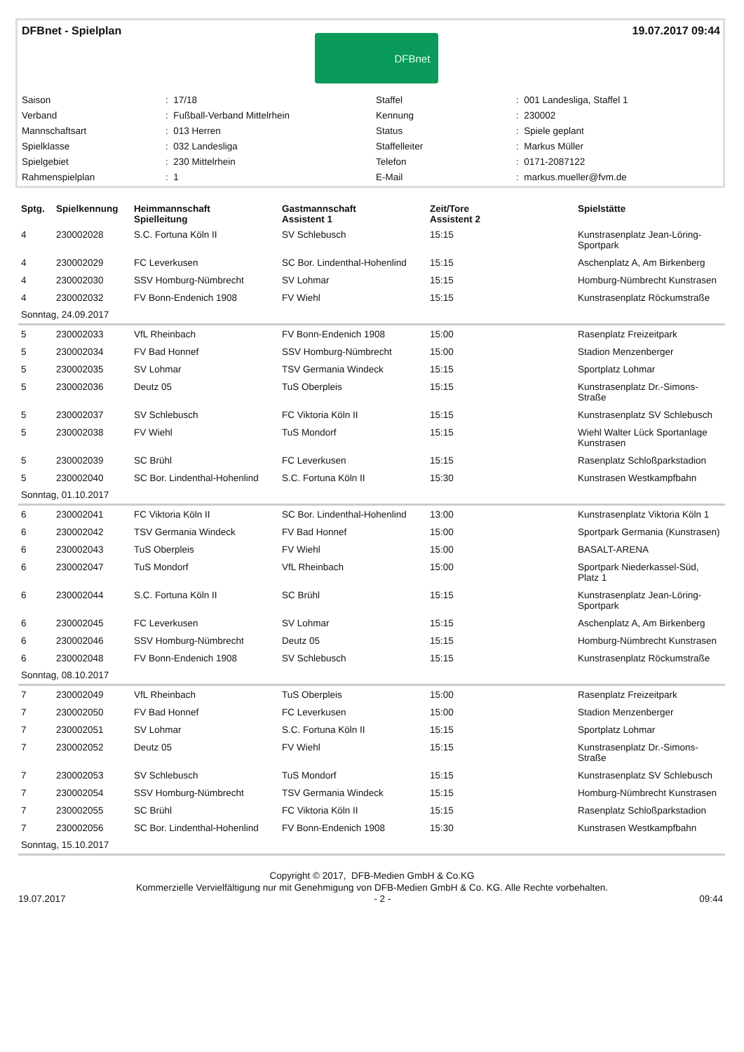DFBnet - Spielplan
DFBnet
19.07.2017 09:44
| Saison | : 17/18 | Staffel | : 001 Landesliga, Staffel 1 |
| Verband | : Fußball-Verband Mittelrhein | Kennung | : 230002 |
| Mannschaftsart | : 013 Herren | Status | : Spiele geplant |
| Spielklasse | : 032 Landesliga | Staffelleiter | : Markus Müller |
| Spielgebiet | : 230 Mittelrhein | Telefon | : 0171-2087122 |
| Rahmenspielplan | : 1 | E-Mail | : markus.mueller@fvm.de |
| Sptg. | Spielkennung | Heimmannschaft Spielleitung | Gastmannschaft Assistent 1 | Zeit/Tore Assistent 2 | Spielstätte |
| --- | --- | --- | --- | --- | --- |
| 4 | 230002028 | S.C. Fortuna Köln II | SV Schlebusch | 15:15 | Kunstrasenplatz Jean-Löring-Sportpark |
| 4 | 230002029 | FC Leverkusen | SC Bor. Lindenthal-Hohenlind | 15:15 | Aschenplatz A, Am Birkenberg |
| 4 | 230002030 | SSV Homburg-Nümbrecht | SV Lohmar | 15:15 | Homburg-Nümbrecht Kunstrasen |
| 4 | 230002032 | FV Bonn-Endenich 1908 | FV Wiehl | 15:15 | Kunstrasenplatz Röckumstraße |
| Sonntag, 24.09.2017 | | | | | |
| 5 | 230002033 | VfL Rheinbach | FV Bonn-Endenich 1908 | 15:00 | Rasenplatz Freizeitpark |
| 5 | 230002034 | FV Bad Honnef | SSV Homburg-Nümbrecht | 15:00 | Stadion Menzenberger |
| 5 | 230002035 | SV Lohmar | TSV Germania Windeck | 15:15 | Sportplatz Lohmar |
| 5 | 230002036 | Deutz 05 | TuS Oberpleis | 15:15 | Kunstrasenplatz Dr.-Simons-Straße |
| 5 | 230002037 | SV Schlebusch | FC Viktoria Köln II | 15:15 | Kunstrasenplatz SV Schlebusch |
| 5 | 230002038 | FV Wiehl | TuS Mondorf | 15:15 | Wiehl Walter Lück Sportanlage Kunstrasen |
| 5 | 230002039 | SC Brühl | FC Leverkusen | 15:15 | Rasenplatz Schloßparkstadion |
| 5 | 230002040 | SC Bor. Lindenthal-Hohenlind | S.C. Fortuna Köln II | 15:30 | Kunstrasen Westkampfbahn |
| Sonntag, 01.10.2017 | | | | | |
| 6 | 230002041 | FC Viktoria Köln II | SC Bor. Lindenthal-Hohenlind | 13:00 | Kunstrasenplatz Viktoria Köln 1 |
| 6 | 230002042 | TSV Germania Windeck | FV Bad Honnef | 15:00 | Sportpark Germania (Kunstrasen) |
| 6 | 230002043 | TuS Oberpleis | FV Wiehl | 15:00 | BASALT-ARENA |
| 6 | 230002047 | TuS Mondorf | VfL Rheinbach | 15:00 | Sportpark Niederkassel-Süd, Platz 1 |
| 6 | 230002044 | S.C. Fortuna Köln II | SC Brühl | 15:15 | Kunstrasenplatz Jean-Löring-Sportpark |
| 6 | 230002045 | FC Leverkusen | SV Lohmar | 15:15 | Aschenplatz A, Am Birkenberg |
| 6 | 230002046 | SSV Homburg-Nümbrecht | Deutz 05 | 15:15 | Homburg-Nümbrecht Kunstrasen |
| 6 | 230002048 | FV Bonn-Endenich 1908 | SV Schlebusch | 15:15 | Kunstrasenplatz Röckumstraße |
| Sonntag, 08.10.2017 | | | | | |
| 7 | 230002049 | VfL Rheinbach | TuS Oberpleis | 15:00 | Rasenplatz Freizeitpark |
| 7 | 230002050 | FV Bad Honnef | FC Leverkusen | 15:00 | Stadion Menzenberger |
| 7 | 230002051 | SV Lohmar | S.C. Fortuna Köln II | 15:15 | Sportplatz Lohmar |
| 7 | 230002052 | Deutz 05 | FV Wiehl | 15:15 | Kunstrasenplatz Dr.-Simons-Straße |
| 7 | 230002053 | SV Schlebusch | TuS Mondorf | 15:15 | Kunstrasenplatz SV Schlebusch |
| 7 | 230002054 | SSV Homburg-Nümbrecht | TSV Germania Windeck | 15:15 | Homburg-Nümbrecht Kunstrasen |
| 7 | 230002055 | SC Brühl | FC Viktoria Köln II | 15:15 | Rasenplatz Schloßparkstadion |
| 7 | 230002056 | SC Bor. Lindenthal-Hohenlind | FV Bonn-Endenich 1908 | 15:30 | Kunstrasen Westkampfbahn |
| Sonntag, 15.10.2017 | | | | | |
Copyright © 2017, DFB-Medien GmbH & Co.KG
Kommerzielle Vervielfältigung nur mit Genehmigung von DFB-Medien GmbH & Co. KG. Alle Rechte vorbehalten.
19.07.2017 - 2 - 09:44